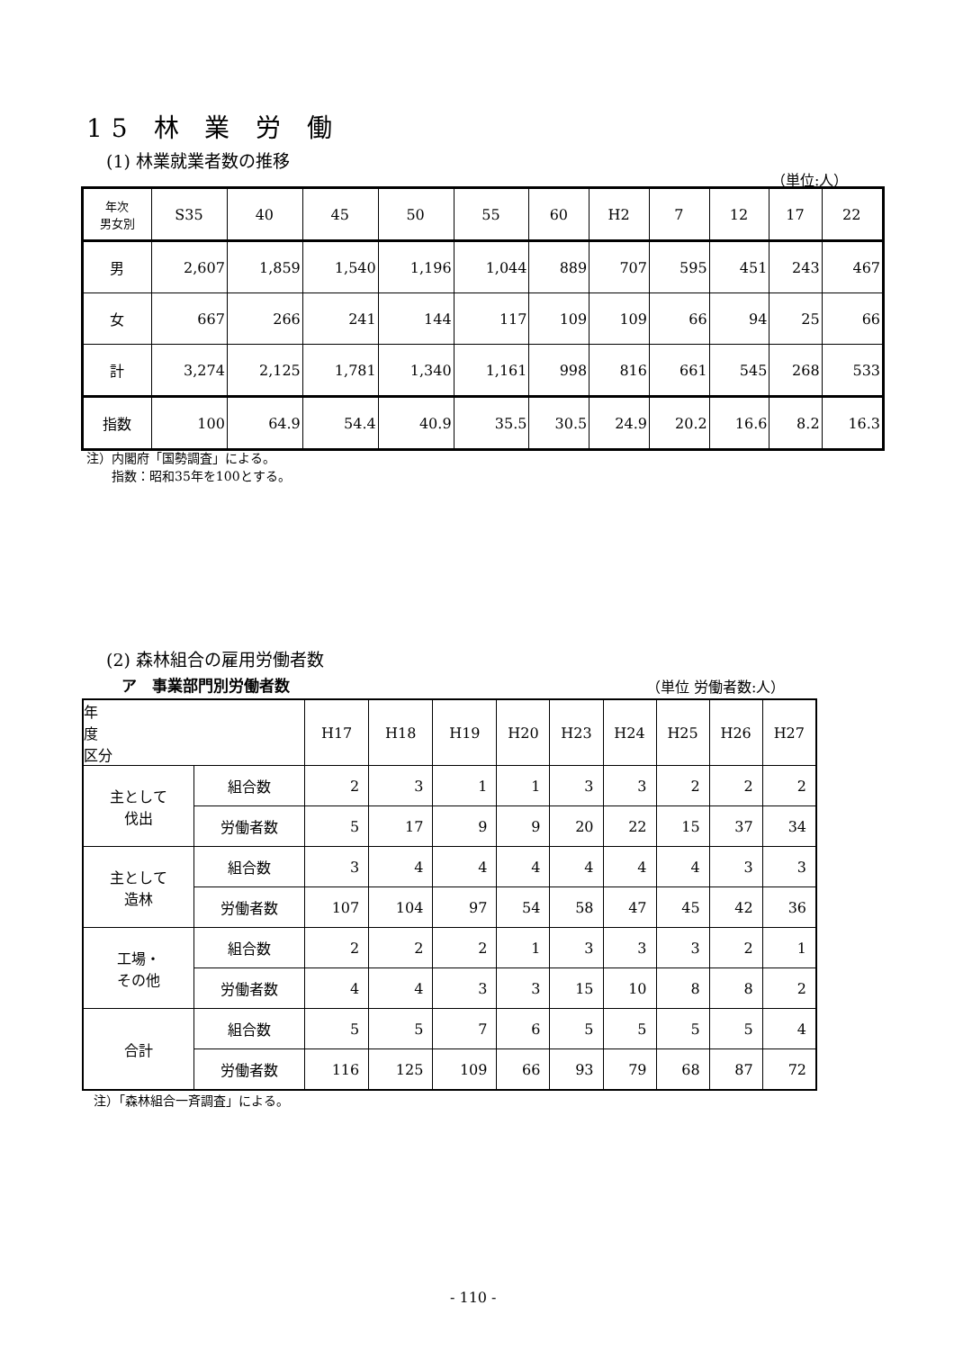15 林 業 労 働
(1) 林業就業者数の推移
（単位:人）
| 年次 男女別 | S35 | 40 | 45 | 50 | 55 | 60 | H2 | 7 | 12 | 17 | 22 |
| --- | --- | --- | --- | --- | --- | --- | --- | --- | --- | --- | --- |
| 男 | 2,607 | 1,859 | 1,540 | 1,196 | 1,044 | 889 | 707 | 595 | 451 | 243 | 467 |
| 女 | 667 | 266 | 241 | 144 | 117 | 109 | 109 | 66 | 94 | 25 | 66 |
| 計 | 3,274 | 2,125 | 1,781 | 1,340 | 1,161 | 998 | 816 | 661 | 545 | 268 | 533 |
| 指数 | 100 | 64.9 | 54.4 | 40.9 | 35.5 | 30.5 | 24.9 | 20.2 | 16.6 | 8.2 | 16.3 |
注）内閣府「国勢調査」による。
　　指数：昭和35年を100とする。
(2) 森林組合の雇用労働者数
ア　事業部門別労働者数 （単位 労働者数:人）
| 年 度 区分 | | H17 | H18 | H19 | H20 | H23 | H24 | H25 | H26 | H27 |
| --- | --- | --- | --- | --- | --- | --- | --- | --- | --- | --- |
| 主として 伐出 | 組合数 | 2 | 3 | 1 | 1 | 3 | 3 | 2 | 2 | 2 |
| | 労働者数 | 5 | 17 | 9 | 9 | 20 | 22 | 15 | 37 | 34 |
| 主として 造林 | 組合数 | 3 | 4 | 4 | 4 | 4 | 4 | 4 | 3 | 3 |
| | 労働者数 | 107 | 104 | 97 | 54 | 58 | 47 | 45 | 42 | 36 |
| 工場・ その他 | 組合数 | 2 | 2 | 2 | 1 | 3 | 3 | 3 | 2 | 1 |
| | 労働者数 | 4 | 4 | 3 | 3 | 15 | 10 | 8 | 8 | 2 |
| 合計 | 組合数 | 5 | 5 | 7 | 6 | 5 | 5 | 5 | 5 | 4 |
| | 労働者数 | 116 | 125 | 109 | 66 | 93 | 79 | 68 | 87 | 72 |
注）「森林組合一斉調査」による。
- 110 -